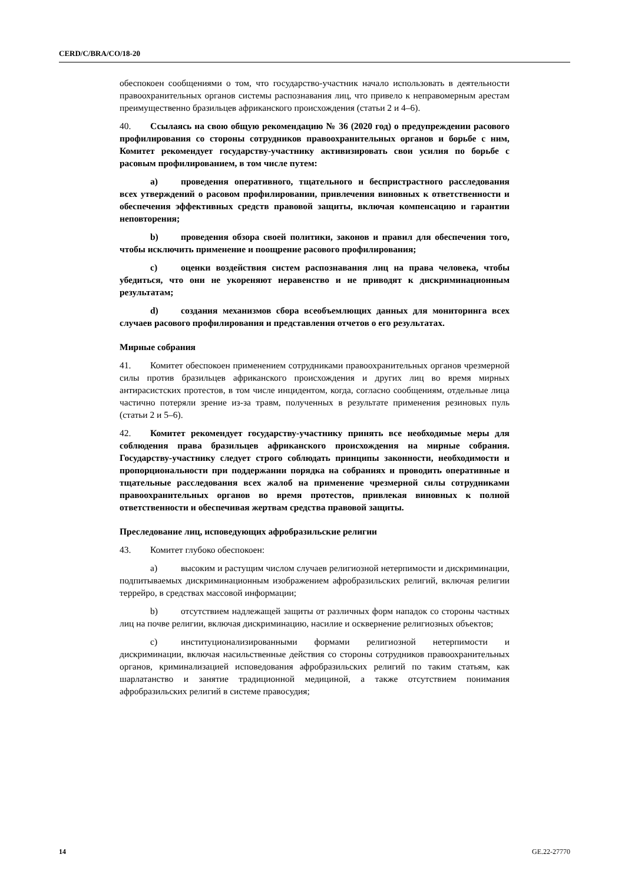CERD/C/BRA/CO/18-20
обеспокоен сообщениями о том, что государство-участник начало использовать в деятельности правоохранительных органов системы распознавания лиц, что привело к неправомерным арестам преимущественно бразильцев африканского происхождения (статьи 2 и 4–6).
40. Ссылаясь на свою общую рекомендацию № 36 (2020 год) о предупреждении расового профилирования со стороны сотрудников правоохранительных органов и борьбе с ним, Комитет рекомендует государству-участнику активизировать свои усилия по борьбе с расовым профилированием, в том числе путем:
a) проведения оперативного, тщательного и беспристрастного расследования всех утверждений о расовом профилировании, привлечения виновных к ответственности и обеспечения эффективных средств правовой защиты, включая компенсацию и гарантии неповторения;
b) проведения обзора своей политики, законов и правил для обеспечения того, чтобы исключить применение и поощрение расового профилирования;
c) оценки воздействия систем распознавания лиц на права человека, чтобы убедиться, что они не укореняют неравенство и не приводят к дискриминационным результатам;
d) создания механизмов сбора всеобъемлющих данных для мониторинга всех случаев расового профилирования и представления отчетов о его результатах.
Мирные собрания
41. Комитет обеспокоен применением сотрудниками правоохранительных органов чрезмерной силы против бразильцев африканского происхождения и других лиц во время мирных антирасистских протестов, в том числе инцидентом, когда, согласно сообщениям, отдельные лица частично потеряли зрение из-за травм, полученных в результате применения резиновых пуль (статьи 2 и 5–6).
42. Комитет рекомендует государству-участнику принять все необходимые меры для соблюдения права бразильцев африканского происхождения на мирные собрания. Государству-участнику следует строго соблюдать принципы законности, необходимости и пропорциональности при поддержании порядка на собраниях и проводить оперативные и тщательные расследования всех жалоб на применение чрезмерной силы сотрудниками правоохранительных органов во время протестов, привлекая виновных к полной ответственности и обеспечивая жертвам средства правовой защиты.
Преследование лиц, исповедующих афробразильские религии
43. Комитет глубоко обеспокоен:
a) высоким и растущим числом случаев религиозной нетерпимости и дискриминации, подпитываемых дискриминационным изображением афробразильских религий, включая религии террейро, в средствах массовой информации;
b) отсутствием надлежащей защиты от различных форм нападок со стороны частных лиц на почве религии, включая дискриминацию, насилие и осквернение религиозных объектов;
c) институционализированными формами религиозной нетерпимости и дискриминации, включая насильственные действия со стороны сотрудников правоохранительных органов, криминализацией исповедования афробразильских религий по таким статьям, как шарлатанство и занятие традиционной медициной, а также отсутствием понимания афробразильских религий в системе правосудия;
14 GE.22-27770